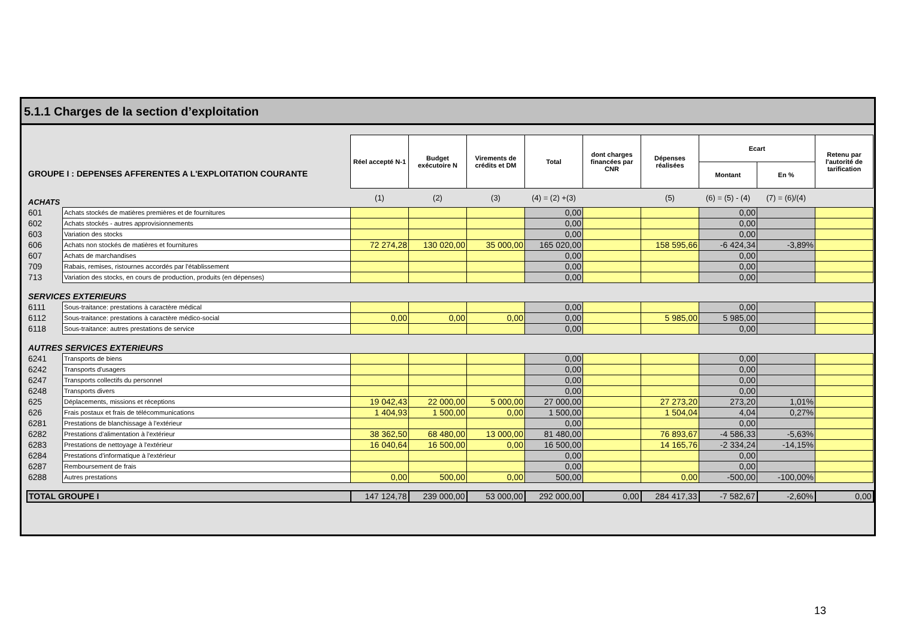5.1.1 Charges de la section d’exploitation
| GROUPE I : DEPENSES AFFERENTES A L'EXPLOITATION COURANTE | | Réel accepté N-1 | Budget exécutoire N | Virements de crédits et DM | Total | dont charges financées par CNR | Dépenses réalisées | Ecart | | Retenu par l'autorité de tarification |
| | | | | | | | | Montant | En % | |
| ACHATS | | (1) | (2) | (3) | (4) = (2) +(3) | | (5) | (6) = (5) - (4) | (7) = (6)/(4) | |
| 601 | Achats stockés de matières premières et de fournitures | | | | 0,00 | | | 0,00 | | |
| 602 | Achats stockés - autres approvisionnements | | | | 0,00 | | | 0,00 | | |
| 603 | Variation des stocks | | | | 0,00 | | | 0,00 | | |
| 606 | Achats non stockés de matières et fournitures | 72 274,28 | 130 020,00 | 35 000,00 | 165 020,00 | | 158 595,66 | -6 424,34 | -3,89% | |
| 607 | Achats de marchandises | | | | 0,00 | | | 0,00 | | |
| 709 | Rabais, remises, ristournes accordés par l'établissement | | | | 0,00 | | | 0,00 | | |
| 713 | Variation des stocks, en cours de production, produits (en dépenses) | | | | 0,00 | | | 0,00 | | |
| SERVICES EXTERIEURS | | | | | | | | | | |
| 6111 | Sous-traitance: prestations à caractère médical | | | | 0,00 | | | 0,00 | | |
| 6112 | Sous-traitance: prestations à caractère médico-social | 0,00 | 0,00 | 0,00 | 0,00 | | 5 985,00 | 5 985,00 | | |
| 6118 | Sous-traitance: autres prestations de service | | | | 0,00 | | | 0,00 | | |
| AUTRES SERVICES EXTERIEURS | | | | | | | | | | |
| 6241 | Transports de biens | | | | 0,00 | | | 0,00 | | |
| 6242 | Transports d'usagers | | | | 0,00 | | | 0,00 | | |
| 6247 | Transports collectifs du personnel | | | | 0,00 | | | 0,00 | | |
| 6248 | Transports divers | | | | 0,00 | | | 0,00 | | |
| 625 | Déplacements, missions et réceptions | 19 042,43 | 22 000,00 | 5 000,00 | 27 000,00 | | 27 273,20 | 273,20 | 1,01% | |
| 626 | Frais postaux et frais de télécommunications | 1 404,93 | 1 500,00 | 0,00 | 1 500,00 | | 1 504,04 | 4,04 | 0,27% | |
| 6281 | Prestations de blanchissage à l'extérieur | | | | 0,00 | | | 0,00 | | |
| 6282 | Prestations d'alimentation à l'extérieur | 38 362,50 | 68 480,00 | 13 000,00 | 81 480,00 | | 76 893,67 | -4 586,33 | -5,63% | |
| 6283 | Prestations de nettoyage à l'extérieur | 16 040,64 | 16 500,00 | 0,00 | 16 500,00 | | 14 165,76 | -2 334,24 | -14,15% | |
| 6284 | Prestations d'informatique à l'extérieur | | | | 0,00 | | | 0,00 | | |
| 6287 | Remboursement de frais | | | | 0,00 | | | 0,00 | | |
| 6288 | Autres prestations | 0,00 | 500,00 | 0,00 | 500,00 | | 0,00 | -500,00 | -100,00% | |
| TOTAL GROUPE I | | 147 124,78 | 239 000,00 | 53 000,00 | 292 000,00 | 0,00 | 284 417,33 | -7 582,67 | -2,60% | 0,00 |
13